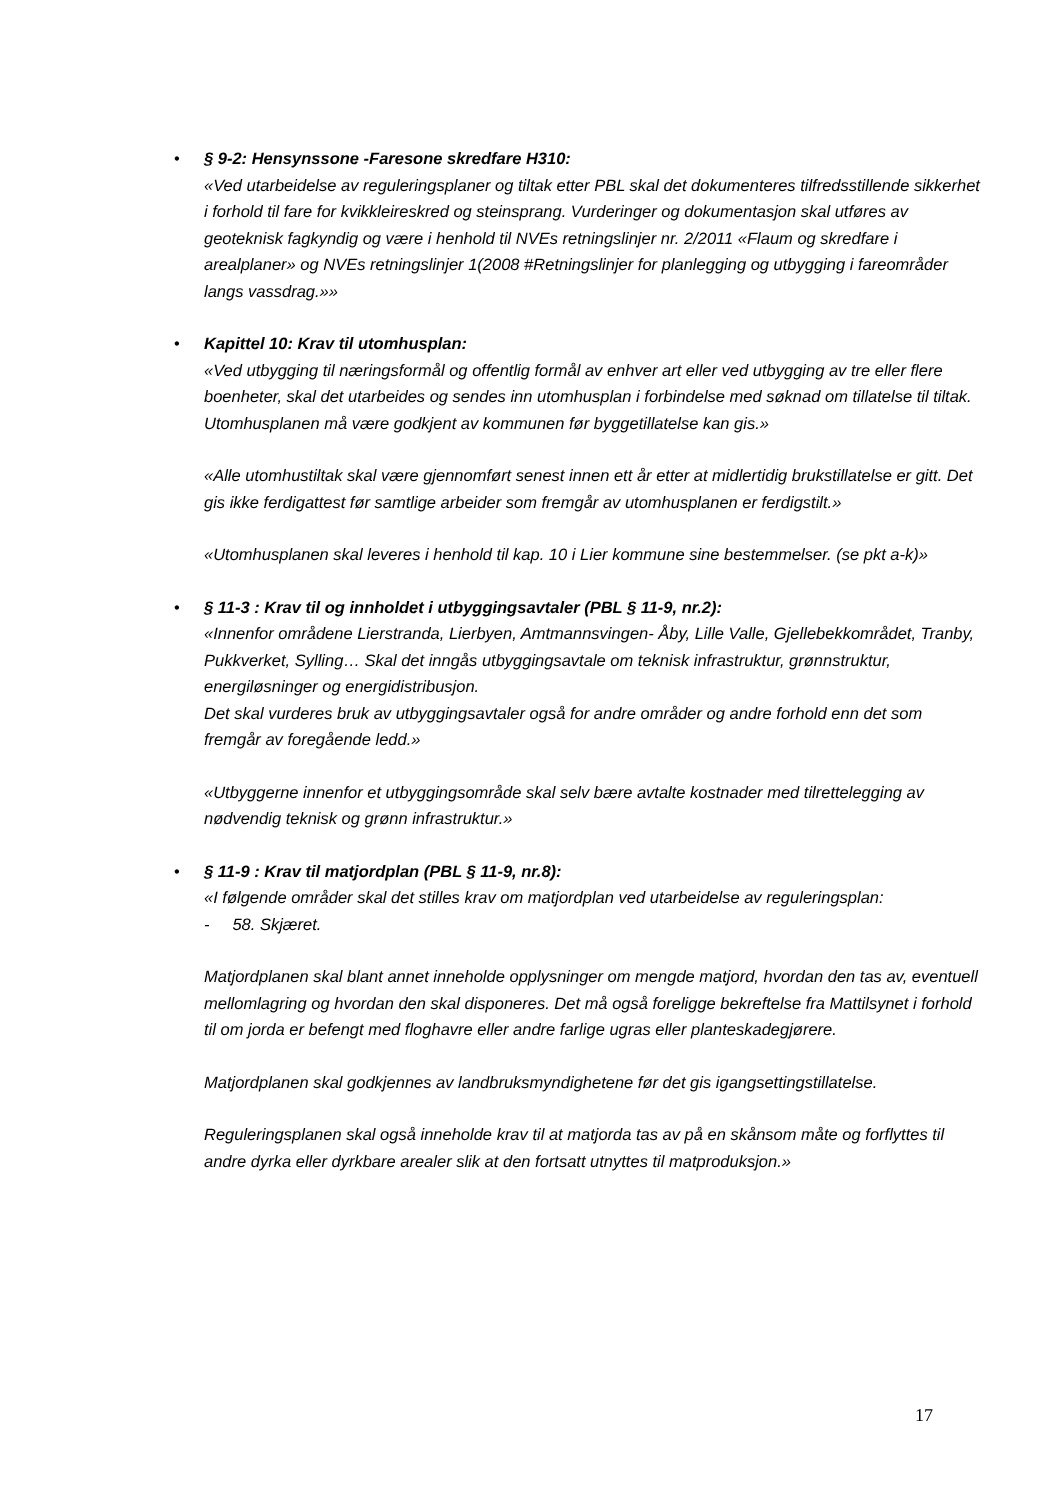•
§ 9-2: Hensynssone -Faresone skredfare H310:
«Ved utarbeidelse av reguleringsplaner og tiltak etter PBL skal det dokumenteres tilfredsstillende sikkerhet i forhold til fare for kvikkleireskred og steinsprang. Vurderinger og dokumentasjon skal utføres av geoteknisk fagkyndig og være i henhold til NVEs retningslinjer nr. 2/2011 «Flaum og skredfare i arealplaner» og NVEs retningslinjer 1(2008 #Retningslinjer for planlegging og utbygging i fareområder langs vassdrag.»»
•
Kapittel 10: Krav til utomhusplan:
«Ved utbygging til næringsformål og offentlig formål av enhver art eller ved utbygging av tre eller flere boenheter, skal det utarbeides og sendes inn utomhusplan i forbindelse med søknad om tillatelse til tiltak. Utomhusplanen må være godkjent av kommunen før byggetillatelse kan gis.»
«Alle utomhustiltak skal være gjennomført senest innen ett år etter at midlertidig brukstillatelse er gitt. Det gis ikke ferdigattest før samtlige arbeider som fremgår av utomhusplanen er ferdigstilt.»
«Utomhusplanen skal leveres i henhold til kap. 10 i Lier kommune sine bestemmelser. (se pkt a-k)»
•
§ 11-3 : Krav til og innholdet i utbyggingsavtaler (PBL § 11-9, nr.2):
«Innenfor områdene Lierstranda, Lierbyen, Amtmannsvingen- Åby, Lille Valle, Gjellebekkområdet, Tranby, Pukkverket, Sylling… Skal det inngås utbyggingsavtale om teknisk infrastruktur, grønnstruktur, energiløsninger og energidistribusjon.
Det skal vurderes bruk av utbyggingsavtaler også for andre områder og andre forhold enn det som fremgår av foregående ledd.»
«Utbyggerne innenfor et utbyggingsområde skal selv bære avtalte kostnader med tilrettelegging av nødvendig teknisk og grønn infrastruktur.»
•
§ 11-9 : Krav til matjordplan (PBL § 11-9, nr.8):
«I følgende områder skal det stilles krav om matjordplan ved utarbeidelse av reguleringsplan:
- 58. Skjæret.
Matjordplanen skal blant annet inneholde opplysninger om mengde matjord, hvordan den tas av, eventuell mellomlagring og hvordan den skal disponeres. Det må også foreligge bekreftelse fra Mattilsynet i forhold til om jorda er befengt med floghavre eller andre farlige ugras eller planteskadegjørere.
Matjordplanen skal godkjennes av landbruksmyndighetene før det gis igangsettingstillatelse.
Reguleringsplanen skal også inneholde krav til at matjorda tas av på en skånsom måte og forflyttes til andre dyrka eller dyrkbare arealer slik at den fortsatt utnyttes til matproduksjon.»
17